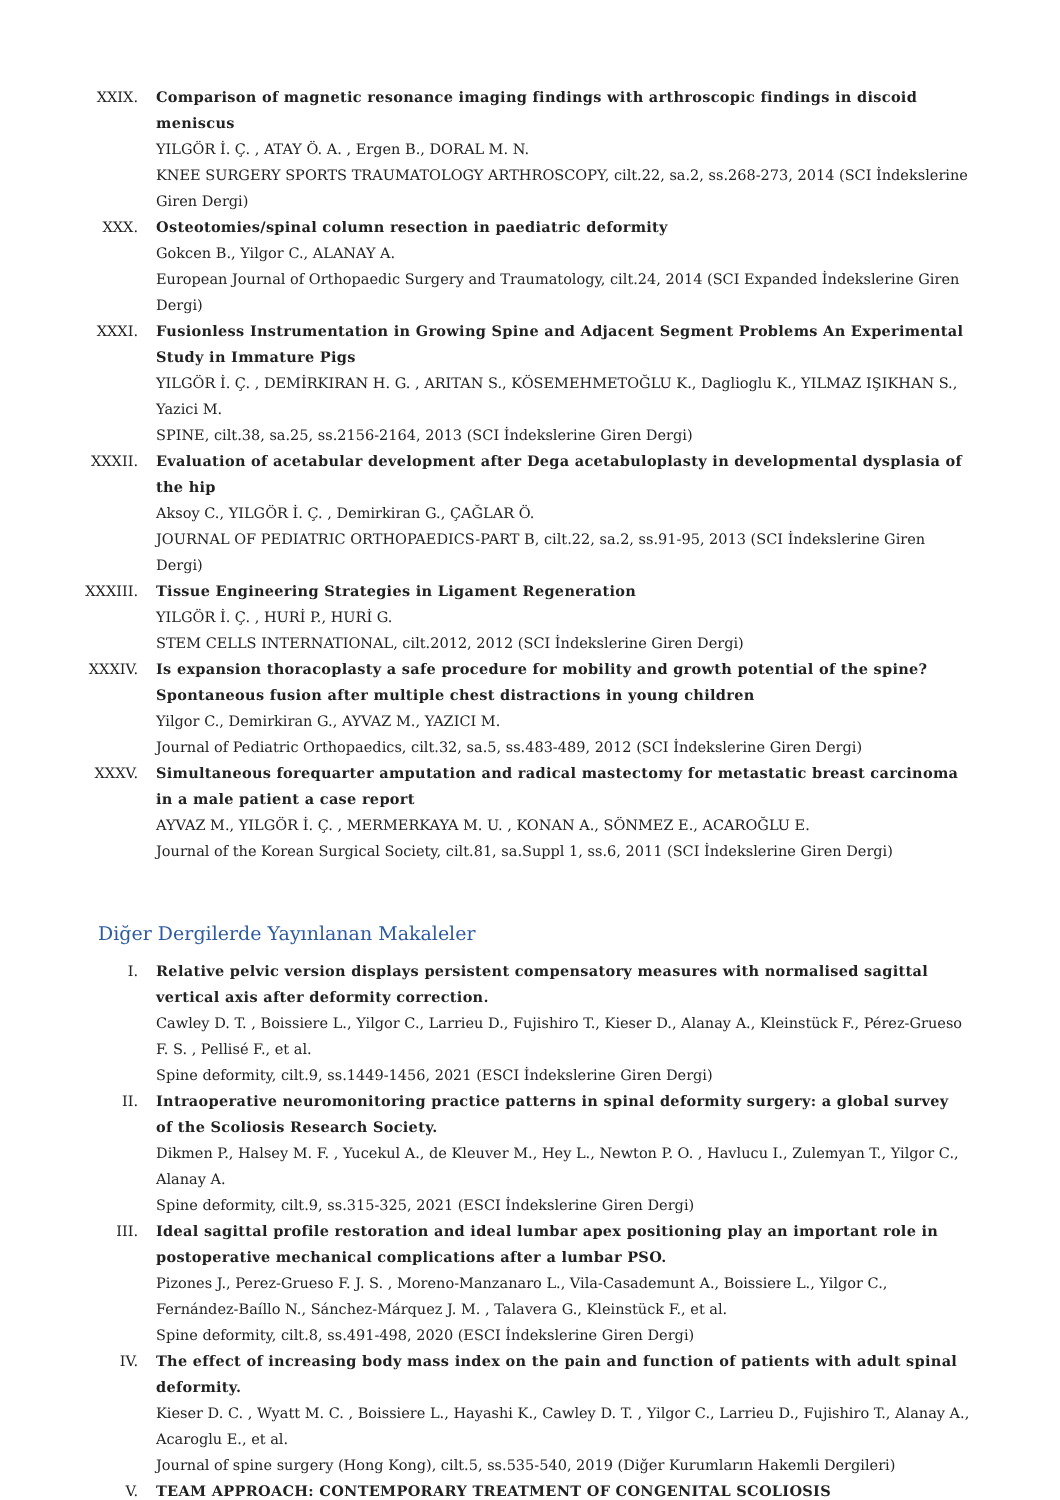XXIX. Comparison of magnetic resonance imaging findings with arthroscopic findings in discoid meniscus
YILGÖR İ. Ç. , ATAY Ö. A. , Ergen B., DORAL M. N.
KNEE SURGERY SPORTS TRAUMATOLOGY ARTHROSCOPY, cilt.22, sa.2, ss.268-273, 2014 (SCI İndekslerine Giren Dergi)
XXX. Osteotomies/spinal column resection in paediatric deformity
Gokcen B., Yilgor C., ALANAY A.
European Journal of Orthopaedic Surgery and Traumatology, cilt.24, 2014 (SCI Expanded İndekslerine Giren Dergi)
XXXI. Fusionless Instrumentation in Growing Spine and Adjacent Segment Problems An Experimental Study in Immature Pigs
YILGÖR İ. Ç. , DEMİRKIRAN H. G. , ARITAN S., KÖSEMEHMETOĞLU K., Daglioglu K., YILMAZ IŞIKHAN S., Yazici M.
SPINE, cilt.38, sa.25, ss.2156-2164, 2013 (SCI İndekslerine Giren Dergi)
XXXII. Evaluation of acetabular development after Dega acetabuloplasty in developmental dysplasia of the hip
Aksoy C., YILGÖR İ. Ç. , Demirkiran G., ÇAĞLAR Ö.
JOURNAL OF PEDIATRIC ORTHOPAEDICS-PART B, cilt.22, sa.2, ss.91-95, 2013 (SCI İndekslerine Giren Dergi)
XXXIII.
Tissue Engineering Strategies in Ligament Regeneration
YILGÖR İ. Ç. , HURİ P., HURİ G.
STEM CELLS INTERNATIONAL, cilt.2012, 2012 (SCI İndekslerine Giren Dergi)
XXXIV. Is expansion thoracoplasty a safe procedure for mobility and growth potential of the spine? Spontaneous fusion after multiple chest distractions in young children
Yilgor C., Demirkiran G., AYVAZ M., YAZICI M.
Journal of Pediatric Orthopaedics, cilt.32, sa.5, ss.483-489, 2012 (SCI İndekslerine Giren Dergi)
XXXV. Simultaneous forequarter amputation and radical mastectomy for metastatic breast carcinoma in a male patient a case report
AYVAZ M., YILGÖR İ. Ç. , MERMERKAYA M. U. , KONAN A., SÖNMEZ E., ACAROĞLU E.
Journal of the Korean Surgical Society, cilt.81, sa.Suppl 1, ss.6, 2011 (SCI İndekslerine Giren Dergi)
Diğer Dergilerde Yayınlanan Makaleler
I. Relative pelvic version displays persistent compensatory measures with normalised sagittal vertical axis after deformity correction.
Cawley D. T. , Boissiere L., Yilgor C., Larrieu D., Fujishiro T., Kieser D., Alanay A., Kleinstück F., Pérez-Grueso F. S. , Pellisé F., et al.
Spine deformity, cilt.9, ss.1449-1456, 2021 (ESCI İndekslerine Giren Dergi)
II. Intraoperative neuromonitoring practice patterns in spinal deformity surgery: a global survey of the Scoliosis Research Society.
Dikmen P., Halsey M. F. , Yucekul A., de Kleuver M., Hey L., Newton P. O. , Havlucu I., Zulemyan T., Yilgor C., Alanay A.
Spine deformity, cilt.9, ss.315-325, 2021 (ESCI İndekslerine Giren Dergi)
III. Ideal sagittal profile restoration and ideal lumbar apex positioning play an important role in postoperative mechanical complications after a lumbar PSO.
Pizones J., Perez-Grueso F. J. S. , Moreno-Manzanaro L., Vila-Casademunt A., Boissiere L., Yilgor C., Fernández-Baíllo N., Sánchez-Márquez J. M. , Talavera G., Kleinstück F., et al.
Spine deformity, cilt.8, ss.491-498, 2020 (ESCI İndekslerine Giren Dergi)
IV. The effect of increasing body mass index on the pain and function of patients with adult spinal deformity.
Kieser D. C. , Wyatt M. C. , Boissiere L., Hayashi K., Cawley D. T. , Yilgor C., Larrieu D., Fujishiro T., Alanay A., Acaroglu E., et al.
Journal of spine surgery (Hong Kong), cilt.5, ss.535-540, 2019 (Diğer Kurumların Hakemli Dergileri)
V. TEAM APPROACH: CONTEMPORARY TREATMENT OF CONGENITAL SCOLIOSIS